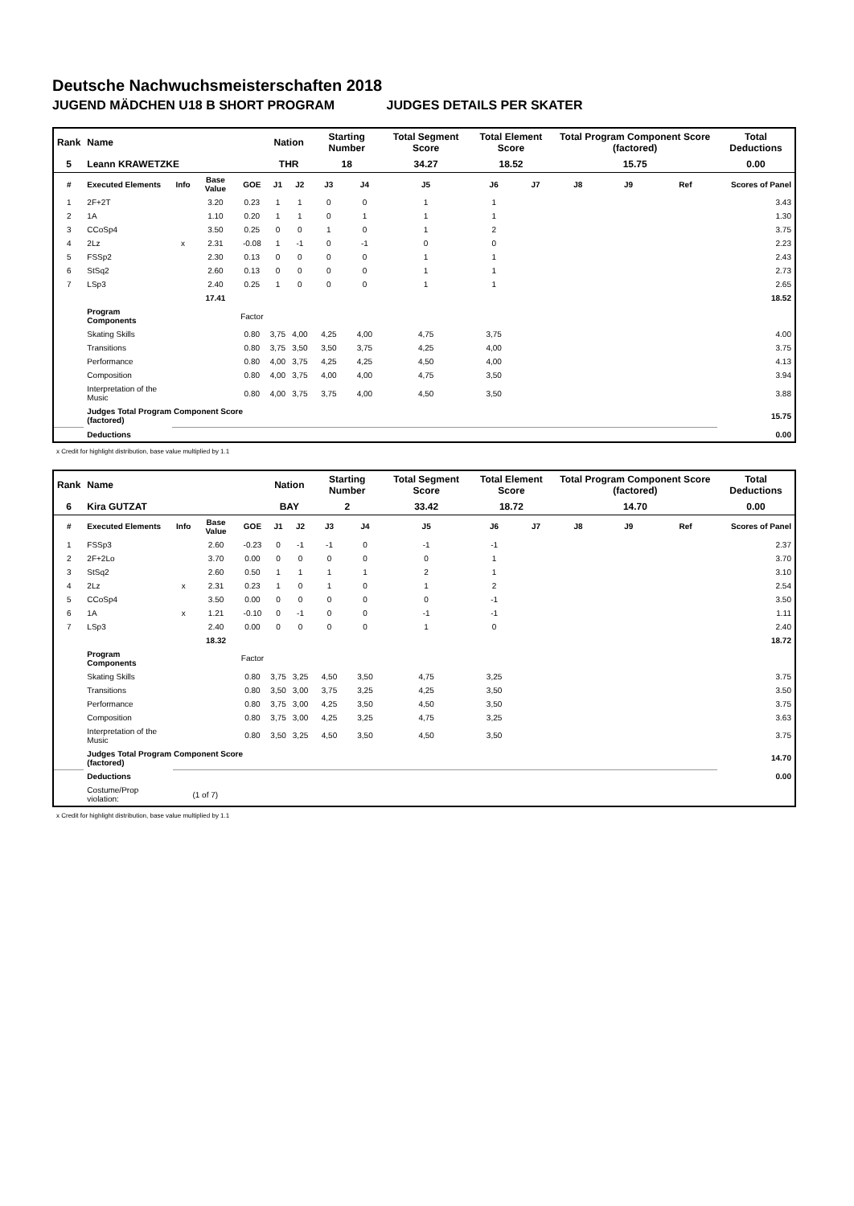Deutsche Nachwuchsmeisterschaften 2018
JUGEND MÄDCHEN U18 B SHORT PROGRAM JUDGES DETAILS PER SKATER
| Rank | Name | | | | Nation | | Starting Number | | Total Segment Score | Total Element Score | | Total Program Component Score (factored) | | | Total Deductions |
| --- | --- | --- | --- | --- | --- | --- | --- | --- | --- | --- | --- | --- | --- | --- | --- |
| 5 | Leann KRAWETZKE | | | | THR | | 18 | | 34.27 | 18.52 | | 15.75 | | | 0.00 |
| # | Executed Elements | Info | Base Value | GOE | J1 | J2 | J3 | J4 | J5 | J6 | J7 | J8 | J9 | Ref | Scores of Panel |
| 1 | 2F+2T | | 3.20 | 0.23 | 1 | 1 | 0 | 0 | 1 | 1 | | | | | 3.43 |
| 2 | 1A | | 1.10 | 0.20 | 1 | 1 | 0 | 1 | 1 | 1 | | | | | 1.30 |
| 3 | CCoSp4 | | 3.50 | 0.25 | 0 | 0 | 1 | 0 | 1 | 2 | | | | | 3.75 |
| 4 | 2Lz | x | 2.31 | -0.08 | 1 | -1 | 0 | -1 | 0 | 0 | | | | | 2.23 |
| 5 | FSSp2 | | 2.30 | 0.13 | 0 | 0 | 0 | 0 | 1 | 1 | | | | | 2.43 |
| 6 | StSq2 | | 2.60 | 0.13 | 0 | 0 | 0 | 0 | 1 | 1 | | | | | 2.73 |
| 7 | LSp3 | | 2.40 | 0.25 | 1 | 0 | 0 | 0 | 1 | 1 | | | | | 2.65 |
| | | | 17.41 | | | | | | | | | | | | 18.52 |
| | Program Components | | | Factor | | | | | | | | | | | |
| | Skating Skills | | | 0.80 | 3,75 | 4,00 | 4,25 | 4,00 | 4,75 | 3,75 | | | | | 4.00 |
| | Transitions | | | 0.80 | 3,75 | 3,50 | 3,50 | 3,75 | 4,25 | 4,00 | | | | | 3.75 |
| | Performance | | | 0.80 | 4,00 | 3,75 | 4,25 | 4,25 | 4,50 | 4,00 | | | | | 4.13 |
| | Composition | | | 0.80 | 4,00 | 3,75 | 4,00 | 4,00 | 4,75 | 3,50 | | | | | 3.94 |
| | Interpretation of the Music | | | 0.80 | 4,00 | 3,75 | 3,75 | 4,00 | 4,50 | 3,50 | | | | | 3.88 |
| | Judges Total Program Component Score (factored) | | | | | | | | | | | | | | 15.75 |
| | Deductions | | | | | | | | | | | | | | 0.00 |
x Credit for highlight distribution, base value multiplied by 1.1
| Rank | Name | | | | Nation | | Starting Number | | Total Segment Score | Total Element Score | | Total Program Component Score (factored) | | | Total Deductions |
| --- | --- | --- | --- | --- | --- | --- | --- | --- | --- | --- | --- | --- | --- | --- | --- |
| 6 | Kira GUTZAT | | | | BAY | | 2 | | 33.42 | 18.72 | | 14.70 | | | 0.00 |
| # | Executed Elements | Info | Base Value | GOE | J1 | J2 | J3 | J4 | J5 | J6 | J7 | J8 | J9 | Ref | Scores of Panel |
| 1 | FSSp3 | | 2.60 | -0.23 | 0 | -1 | -1 | 0 | -1 | -1 | | | | | 2.37 |
| 2 | 2F+2Lo | | 3.70 | 0.00 | 0 | 0 | 0 | 0 | 0 | 1 | | | | | 3.70 |
| 3 | StSq2 | | 2.60 | 0.50 | 1 | 1 | 1 | 1 | 2 | 1 | | | | | 3.10 |
| 4 | 2Lz | x | 2.31 | 0.23 | 1 | 0 | 1 | 0 | 1 | 2 | | | | | 2.54 |
| 5 | CCoSp4 | | 3.50 | 0.00 | 0 | 0 | 0 | 0 | 0 | -1 | | | | | 3.50 |
| 6 | 1A | x | 1.21 | -0.10 | 0 | -1 | 0 | 0 | -1 | -1 | | | | | 1.11 |
| 7 | LSp3 | | 2.40 | 0.00 | 0 | 0 | 0 | 0 | 1 | 0 | | | | | 2.40 |
| | | | 18.32 | | | | | | | | | | | | 18.72 |
| | Program Components | | | Factor | | | | | | | | | | | |
| | Skating Skills | | | 0.80 | 3,75 | 3,25 | 4,50 | 3,50 | 4,75 | 3,25 | | | | | 3.75 |
| | Transitions | | | 0.80 | 3,50 | 3,00 | 3,75 | 3,25 | 4,25 | 3,50 | | | | | 3.50 |
| | Performance | | | 0.80 | 3,75 | 3,00 | 4,25 | 3,50 | 4,50 | 3,50 | | | | | 3.75 |
| | Composition | | | 0.80 | 3,75 | 3,00 | 4,25 | 3,25 | 4,75 | 3,25 | | | | | 3.63 |
| | Interpretation of the Music | | | 0.80 | 3,50 | 3,25 | 4,50 | 3,50 | 4,50 | 3,50 | | | | | 3.75 |
| | Judges Total Program Component Score (factored) | | | | | | | | | | | | | | 14.70 |
| | Deductions | | | | | | | | | | | | | | 0.00 |
| | Costume/Prop violation: | (1 of 7) | | | | | | | | | | | | | |
x Credit for highlight distribution, base value multiplied by 1.1